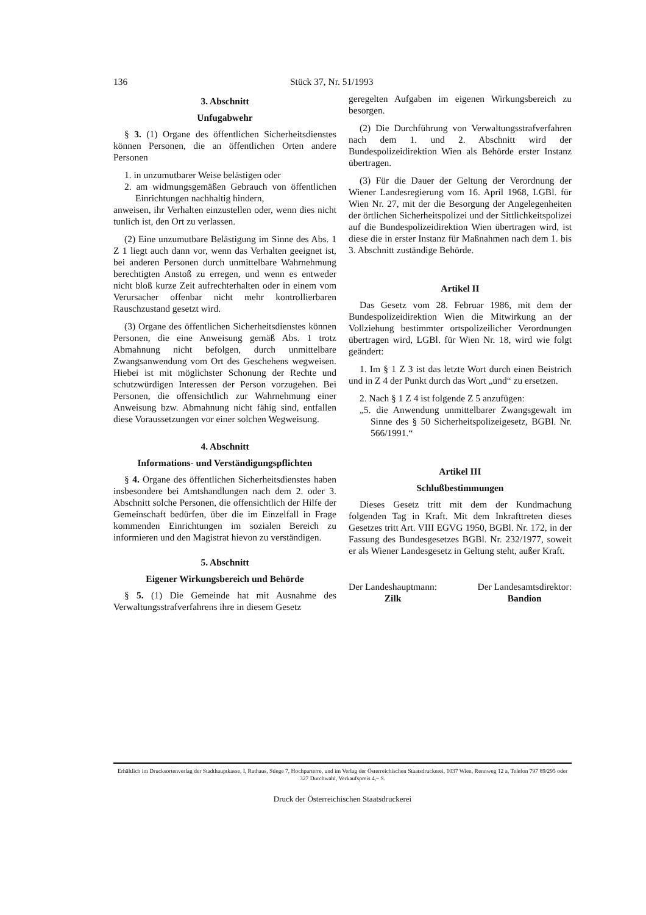136 Stück 37, Nr. 51/1993
3. Abschnitt
Unfugabwehr
§ 3. (1) Organe des öffentlichen Sicherheitsdienstes können Personen, die an öffentlichen Orten andere Personen
1. in unzumutbarer Weise belästigen oder
2. am widmungsgemäßen Gebrauch von öffentlichen Einrichtungen nachhaltig hindern,
anweisen, ihr Verhalten einzustellen oder, wenn dies nicht tunlich ist, den Ort zu verlassen.
(2) Eine unzumutbare Belästigung im Sinne des Abs. 1 Z 1 liegt auch dann vor, wenn das Verhalten geeignet ist, bei anderen Personen durch unmittelbare Wahrnehmung berechtigten Anstoß zu erregen, und wenn es entweder nicht bloß kurze Zeit aufrechterhalten oder in einem vom Verursacher offenbar nicht mehr kontrollierbaren Rauschzustand gesetzt wird.
(3) Organe des öffentlichen Sicherheitsdienstes können Personen, die eine Anweisung gemäß Abs. 1 trotz Abmahnung nicht befolgen, durch unmittelbare Zwangsanwendung vom Ort des Geschehens wegweisen. Hiebei ist mit möglichster Schonung der Rechte und schutzwürdigen Interessen der Person vorzugehen. Bei Personen, die offensichtlich zur Wahrnehmung einer Anweisung bzw. Abmahnung nicht fähig sind, entfallen diese Voraussetzungen vor einer solchen Wegweisung.
4. Abschnitt
Informations- und Verständigungspflichten
§ 4. Organe des öffentlichen Sicherheitsdienstes haben insbesondere bei Amtshandlungen nach dem 2. oder 3. Abschnitt solche Personen, die offensichtlich der Hilfe der Gemeinschaft bedürfen, über die im Einzelfall in Frage kommenden Einrichtungen im sozialen Bereich zu informieren und den Magistrat hievon zu verständigen.
5. Abschnitt
Eigener Wirkungsbereich und Behörde
§ 5. (1) Die Gemeinde hat mit Ausnahme des Verwaltungsstrafverfahrens ihre in diesem Gesetz
geregelten Aufgaben im eigenen Wirkungsbereich zu besorgen.
(2) Die Durchführung von Verwaltungsstrafverfahren nach dem 1. und 2. Abschnitt wird der Bundespolizeidirektion Wien als Behörde erster Instanz übertragen.
(3) Für die Dauer der Geltung der Verordnung der Wiener Landesregierung vom 16. April 1968, LGBl. für Wien Nr. 27, mit der die Besorgung der Angelegenheiten der örtlichen Sicherheitspolizei und der Sittlichkeitspolizei auf die Bundespolizeidirektion Wien übertragen wird, ist diese die in erster Instanz für Maßnahmen nach dem 1. bis 3. Abschnitt zuständige Behörde.
Artikel II
Das Gesetz vom 28. Februar 1986, mit dem der Bundespolizeidirektion Wien die Mitwirkung an der Vollziehung bestimmter ortspolizeilicher Verordnungen übertragen wird, LGBl. für Wien Nr. 18, wird wie folgt geändert:
1. Im § 1 Z 3 ist das letzte Wort durch einen Beistrich und in Z 4 der Punkt durch das Wort „und“ zu ersetzen.
2. Nach § 1 Z 4 ist folgende Z 5 anzufügen:
„5. die Anwendung unmittelbarer Zwangsgewalt im Sinne des § 50 Sicherheitspolizeigesetz, BGBl. Nr. 566/1991.“
Artikel III
Schlußbestimmungen
Dieses Gesetz tritt mit dem der Kundmachung folgenden Tag in Kraft. Mit dem Inkrafttreten dieses Gesetzes tritt Art. VIII EGVG 1950, BGBl. Nr. 172, in der Fassung des Bundesgesetzes BGBl. Nr. 232/1977, soweit er als Wiener Landesgesetz in Geltung steht, außer Kraft.
Der Landeshauptmann:
Zilk
Der Landesamtsdirektor:
Bandion
Erhältlich im Drucksortenverlag der Stadthauptkasse, I, Rathaus, Stiege 7, Hochparterre, und im Verlag der Österreichischen Staatsdruckerei, 1037 Wien, Rennweg 12 a, Telefon 797 89/295 oder 327 Durchwahl, Verkaufspreis 4,– S.
Druck der Österreichischen Staatsdruckerei